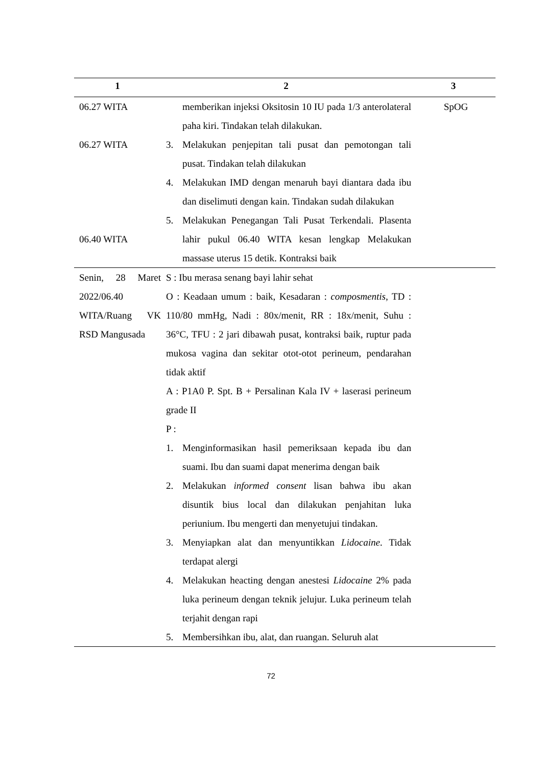| 1 | 2 | 3 |
| --- | --- | --- |
| 06.27 WITA 06.27 WITA 06.40 WITA | memberikan injeksi Oksitosin 10 IU pada 1/3 anterolateral paha kiri. Tindakan telah dilakukan. 3. Melakukan penjepitan tali pusat dan pemotongan tali pusat. Tindakan telah dilakukan 4. Melakukan IMD dengan menaruh bayi diantara dada ibu dan diselimuti dengan kain. Tindakan sudah dilakukan 5. Melakukan Penegangan Tali Pusat Terkendali. Plasenta lahir pukul 06.40 WITA kesan lengkap Melakukan massase uterus 15 detik. Kontraksi baik | SpOG |
| Senin, 28 Maret 2022/06.40 WITA/Ruang VK RSD Mangusada | S : Ibu merasa senang bayi lahir sehat O : Keadaan umum : baik, Kesadaran : composmentis , TD : 110/80 mmHg, Nadi : 80x/menit, RR : 18x/menit, Suhu : 36°C, TFU : 2 jari dibawah pusat, kontraksi baik, ruptur pada mukosa vagina dan sekitar otot-otot perineum, pendarahan tidak aktif A : P1A0 P. Spt. B + Persalinan Kala IV + laserasi perineum grade II P : 1. Menginformasikan hasil pemeriksaan kepada ibu dan suami. Ibu dan suami dapat menerima dengan baik 2. Melakukan informed consent lisan bahwa ibu akan disuntik bius local dan dilakukan penjahitan luka periunium. Ibu mengerti dan menyetujui tindakan. 3. Menyiapkan alat dan menyuntikkan Lidocaine . Tidak terdapat alergi 4. Melakukan heacting dengan anestesi Lidocaine 2% pada luka perineum dengan teknik jelujur. Luka perineum telah terjahit dengan rapi 5. Membersihkan ibu, alat, dan ruangan. Seluruh alat | |
72